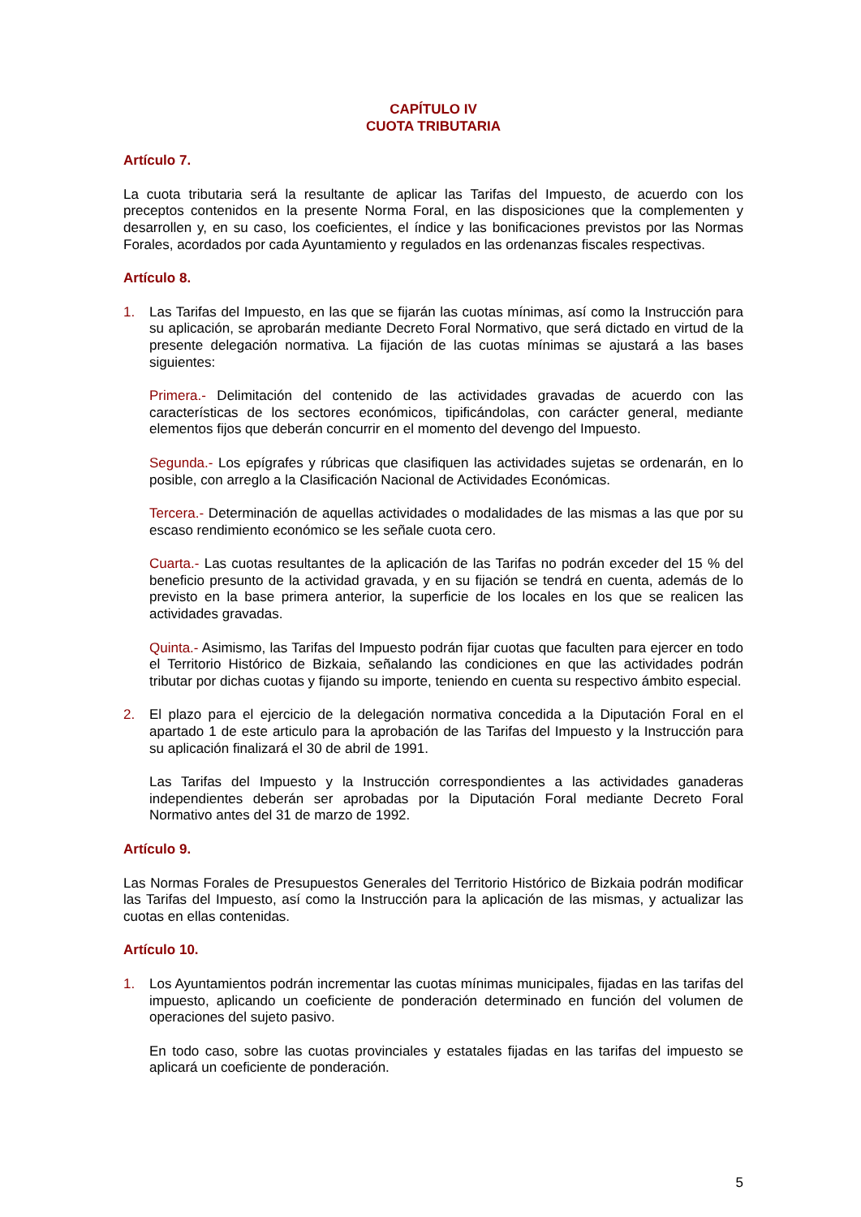CAPÍTULO IV
CUOTA TRIBUTARIA
Artículo 7.
La cuota tributaria será la resultante de aplicar las Tarifas del Impuesto, de acuerdo con los preceptos contenidos en la presente Norma Foral, en las disposiciones que la complementen y desarrollen y, en su caso, los coeficientes, el índice y las bonificaciones previstos por las Normas Forales, acordados por cada Ayuntamiento y regulados en las ordenanzas fiscales respectivas.
Artículo 8.
1. Las Tarifas del Impuesto, en las que se fijarán las cuotas mínimas, así como la Instrucción para su aplicación, se aprobarán mediante Decreto Foral Normativo, que será dictado en virtud de la presente delegación normativa. La fijación de las cuotas mínimas se ajustará a las bases siguientes:
Primera.- Delimitación del contenido de las actividades gravadas de acuerdo con las características de los sectores económicos, tipificándolas, con carácter general, mediante elementos fijos que deberán concurrir en el momento del devengo del Impuesto.
Segunda.- Los epígrafes y rúbricas que clasifiquen las actividades sujetas se ordenarán, en lo posible, con arreglo a la Clasificación Nacional de Actividades Económicas.
Tercera.- Determinación de aquellas actividades o modalidades de las mismas a las que por su escaso rendimiento económico se les señale cuota cero.
Cuarta.- Las cuotas resultantes de la aplicación de las Tarifas no podrán exceder del 15 % del beneficio presunto de la actividad gravada, y en su fijación se tendrá en cuenta, además de lo previsto en la base primera anterior, la superficie de los locales en los que se realicen las actividades gravadas.
Quinta.- Asimismo, las Tarifas del Impuesto podrán fijar cuotas que faculten para ejercer en todo el Territorio Histórico de Bizkaia, señalando las condiciones en que las actividades podrán tributar por dichas cuotas y fijando su importe, teniendo en cuenta su respectivo ámbito especial.
2. El plazo para el ejercicio de la delegación normativa concedida a la Diputación Foral en el apartado 1 de este articulo para la aprobación de las Tarifas del Impuesto y la Instrucción para su aplicación finalizará el 30 de abril de 1991.
Las Tarifas del Impuesto y la Instrucción correspondientes a las actividades ganaderas independientes deberán ser aprobadas por la Diputación Foral mediante Decreto Foral Normativo antes del 31 de marzo de 1992.
Artículo 9.
Las Normas Forales de Presupuestos Generales del Territorio Histórico de Bizkaia podrán modificar las Tarifas del Impuesto, así como la Instrucción para la aplicación de las mismas, y actualizar las cuotas en ellas contenidas.
Artículo 10.
1. Los Ayuntamientos podrán incrementar las cuotas mínimas municipales, fijadas en las tarifas del impuesto, aplicando un coeficiente de ponderación determinado en función del volumen de operaciones del sujeto pasivo.
En todo caso, sobre las cuotas provinciales y estatales fijadas en las tarifas del impuesto se aplicará un coeficiente de ponderación.
5